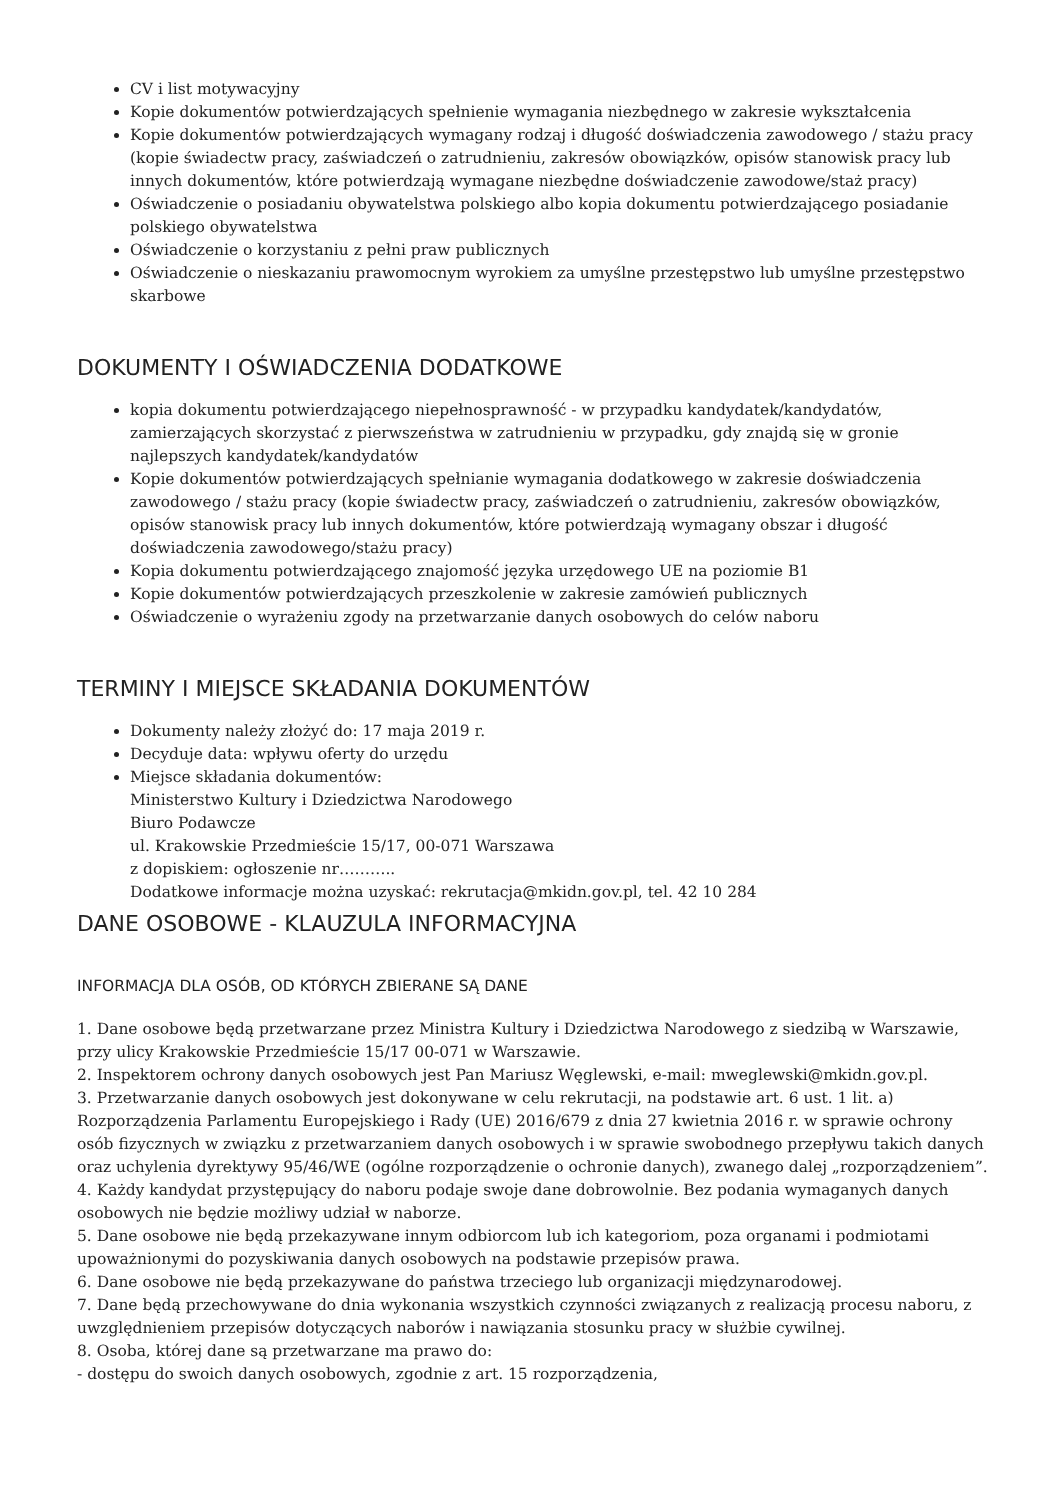CV i list motywacyjny
Kopie dokumentów potwierdzających spełnienie wymagania niezbędnego w zakresie wykształcenia
Kopie dokumentów potwierdzających wymagany rodzaj i długość doświadczenia zawodowego / stażu pracy (kopie świadectw pracy, zaświadczeń o zatrudnieniu, zakresów obowiązków, opisów stanowisk pracy lub innych dokumentów, które potwierdzają wymagane niezbędne doświadczenie zawodowe/staż pracy)
Oświadczenie o posiadaniu obywatelstwa polskiego albo kopia dokumentu potwierdzającego posiadanie polskiego obywatelstwa
Oświadczenie o korzystaniu z pełni praw publicznych
Oświadczenie o nieskazaniu prawomocnym wyrokiem za umyślne przestępstwo lub umyślne przestępstwo skarbowe
DOKUMENTY I OŚWIADCZENIA DODATKOWE
kopia dokumentu potwierdzającego niepełnosprawność - w przypadku kandydatek/kandydatów, zamierzających skorzystać z pierwszeństwa w zatrudnieniu w przypadku, gdy znajdą się w gronie najlepszych kandydatek/kandydatów
Kopie dokumentów potwierdzających spełnianie wymagania dodatkowego w zakresie doświadczenia zawodowego / stażu pracy (kopie świadectw pracy, zaświadczeń o zatrudnieniu, zakresów obowiązków, opisów stanowisk pracy lub innych dokumentów, które potwierdzają wymagany obszar i długość doświadczenia zawodowego/stażu pracy)
Kopia dokumentu potwierdzającego znajomość języka urzędowego UE na poziomie B1
Kopie dokumentów potwierdzających przeszkolenie w zakresie zamówień publicznych
Oświadczenie o wyrażeniu zgody na przetwarzanie danych osobowych do celów naboru
TERMINY I MIEJSCE SKŁADANIA DOKUMENTÓW
Dokumenty należy złożyć do: 17 maja 2019 r.
Decyduje data: wpływu oferty do urzędu
Miejsce składania dokumentów:
Ministerstwo Kultury i Dziedzictwa Narodowego
Biuro Podawcze
ul. Krakowskie Przedmieście 15/17, 00-071 Warszawa
z dopiskiem: ogłoszenie nr………..
Dodatkowe informacje można uzyskać: rekrutacja@mkidn.gov.pl, tel. 42 10 284
DANE OSOBOWE - KLAUZULA INFORMACYJNA
INFORMACJA DLA OSÓB, OD KTÓRYCH ZBIERANE SĄ DANE
1. Dane osobowe będą przetwarzane przez Ministra Kultury i Dziedzictwa Narodowego z siedzibą w Warszawie, przy ulicy Krakowskie Przedmieście 15/17 00-071 w Warszawie.
2. Inspektorem ochrony danych osobowych jest Pan Mariusz Węglewski, e-mail: mweglewski@mkidn.gov.pl.
3. Przetwarzanie danych osobowych jest dokonywane w celu rekrutacji, na podstawie art. 6 ust. 1 lit. a) Rozporządzenia Parlamentu Europejskiego i Rady (UE) 2016/679 z dnia 27 kwietnia 2016 r. w sprawie ochrony osób fizycznych w związku z przetwarzaniem danych osobowych i w sprawie swobodnego przepływu takich danych oraz uchylenia dyrektywy 95/46/WE (ogólne rozporządzenie o ochronie danych), zwanego dalej „rozporządzeniem”.
4. Każdy kandydat przystępujący do naboru podaje swoje dane dobrowolnie. Bez podania wymaganych danych osobowych nie będzie możliwy udział w naborze.
5. Dane osobowe nie będą przekazywane innym odbiorcom lub ich kategoriom, poza organami i podmiotami upoważnionymi do pozyskiwania danych osobowych na podstawie przepisów prawa.
6. Dane osobowe nie będą przekazywane do państwa trzeciego lub organizacji międzynarodowej.
7. Dane będą przechowywane do dnia wykonania wszystkich czynności związanych z realizacją procesu naboru, z uwzględnieniem przepisów dotyczących naborów i nawiązania stosunku pracy w służbie cywilnej.
8. Osoba, której dane są przetwarzane ma prawo do:
- dostępu do swoich danych osobowych, zgodnie z art. 15 rozporządzenia,